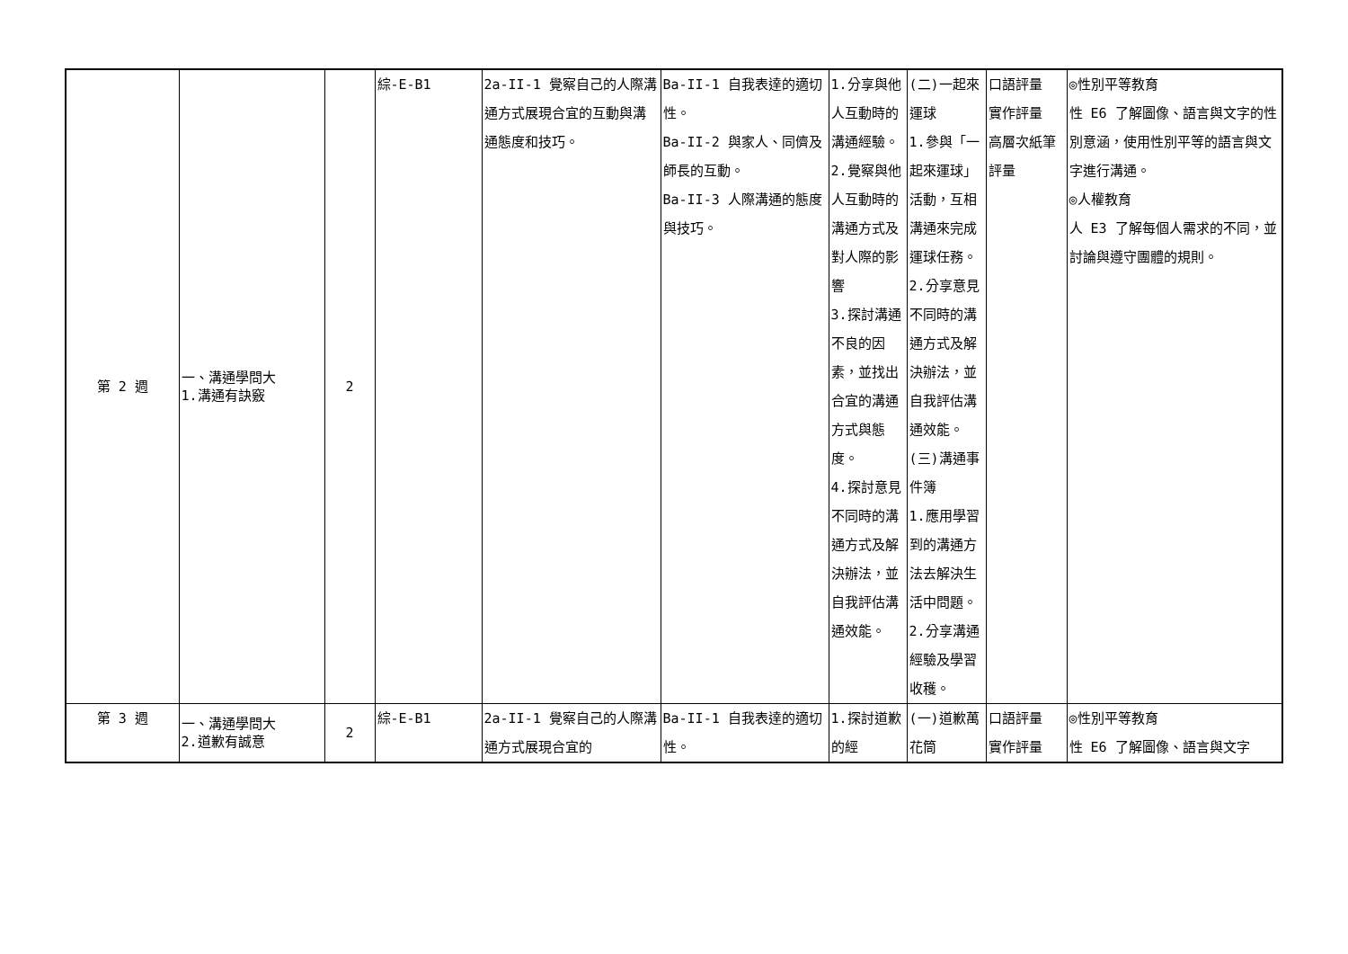| 第 2 週 | 一、溝通學問大 1.溝通有訣竅 | 2 | 綜-E-B1 | 2a-II-1 覺察自己的人際溝通方式展現合宜的互動與溝通態度和技巧。 | Ba-II-1 自我表達的適切性。 Ba-II-2 與家人、同儕及師長的互動。 Ba-II-3 人際溝通的態度與技巧。 | 1.分享與他人互動時的溝通經驗。 2.覺察與他人互動時的溝通方式及對人際的影響 3.探討溝通不良的因素，並找出合宜的溝通方式與態度。 4.探討意見不同時的溝通方式及解決辦法，並自我評估溝通效能。 | (二)一起來運球 1.參與「一起來運球」活動，互相溝通來完成運球任務。 2.分享意見不同時的溝通方式及解決辦法，並自我評估溝通效能。 (三)溝通事件簿 1.應用學習到的溝通方法去解決生活中問題。 2.分享溝通經驗及學習收穫。 | 口語評量 實作評量 高層次紙筆評量 | ◎性別平等教育 性 E6 了解圖像、語言與文字的性別意涵，使用性別平等的語言與文字進行溝通。 ◎人權教育 人 E3 了解每個人需求的不同，並討論與遵守團體的規則。 |
| 第 3 週 | 一、溝通學問大 2.道歉有誠意 | 2 | 綜-E-B1 | 2a-II-1 覺察自己的人際溝通方式展現合宜的 | Ba-II-1 自我表達的適切性。 | 1.探討道歉的經 | (一)道歉萬花筒 | 口語評量 實作評量 | ◎性別平等教育 性 E6 了解圖像、語言與文字 |